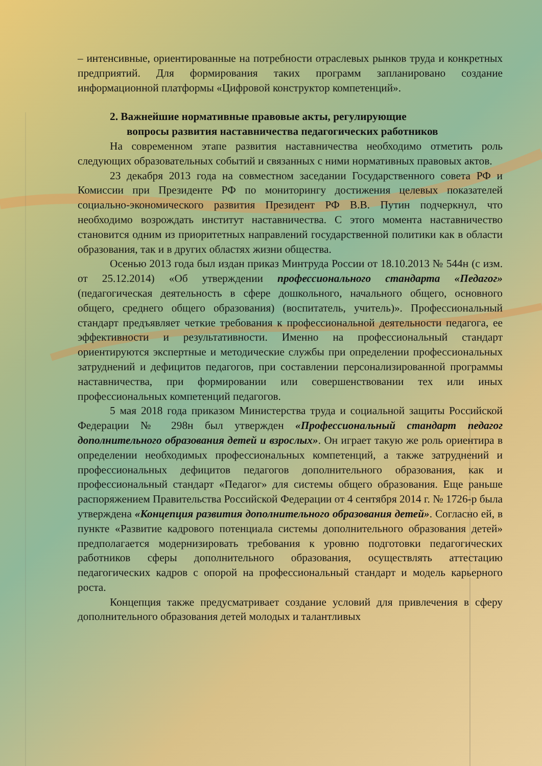– интенсивные, ориентированные на потребности отраслевых рынков труда и конкретных предприятий. Для формирования таких программ запланировано создание информационной платформы «Цифровой конструктор компетенций».
2. Важнейшие нормативные правовые акты, регулирующие
вопросы развития наставничества педагогических работников
На современном этапе развития наставничества необходимо отметить роль следующих образовательных событий и связанных с ними нормативных правовых актов.
23 декабря 2013 года на совместном заседании Государственного совета РФ и Комиссии при Президенте РФ по мониторингу достижения целевых показателей социально-экономического развития Президент РФ В.В. Путин подчеркнул, что необходимо возрождать институт наставничества. С этого момента наставничество становится одним из приоритетных направлений государственной политики как в области образования, так и в других областях жизни общества.
Осенью 2013 года был издан приказ Минтруда России от 18.10.2013 № 544н (с изм. от 25.12.2014) «Об утверждении профессионального стандарта «Педагог» (педагогическая деятельность в сфере дошкольного, начального общего, основного общего, среднего общего образования) (воспитатель, учитель)». Профессиональный стандарт предъявляет четкие требования к профессиональной деятельности педагога, ее эффективности и результативности. Именно на профессиональный стандарт ориентируются экспертные и методические службы при определении профессиональных затруднений и дефицитов педагогов, при составлении персонализированной программы наставничества, при формировании или совершенствовании тех или иных профессиональных компетенций педагогов.
5 мая 2018 года приказом Министерства труда и социальной защиты Российской Федерации № 298н был утвержден «Профессиональный стандарт педагог дополнительного образования детей и взрослых». Он играет такую же роль ориентира в определении необходимых профессиональных компетенций, а также затруднений и профессиональных дефицитов педагогов дополнительного образования, как и профессиональный стандарт «Педагог» для системы общего образования. Еще раньше распоряжением Правительства Российской Федерации от 4 сентября 2014 г. № 1726-р была утверждена «Концепция развития дополнительного образования детей». Согласно ей, в пункте «Развитие кадрового потенциала системы дополнительного образования детей» предполагается модернизировать требования к уровню подготовки педагогических работников сферы дополнительного образования, осуществлять аттестацию педагогических кадров с опорой на профессиональный стандарт и модель карьерного роста.
Концепция также предусматривает создание условий для привлечения в сферу дополнительного образования детей молодых и талантливых